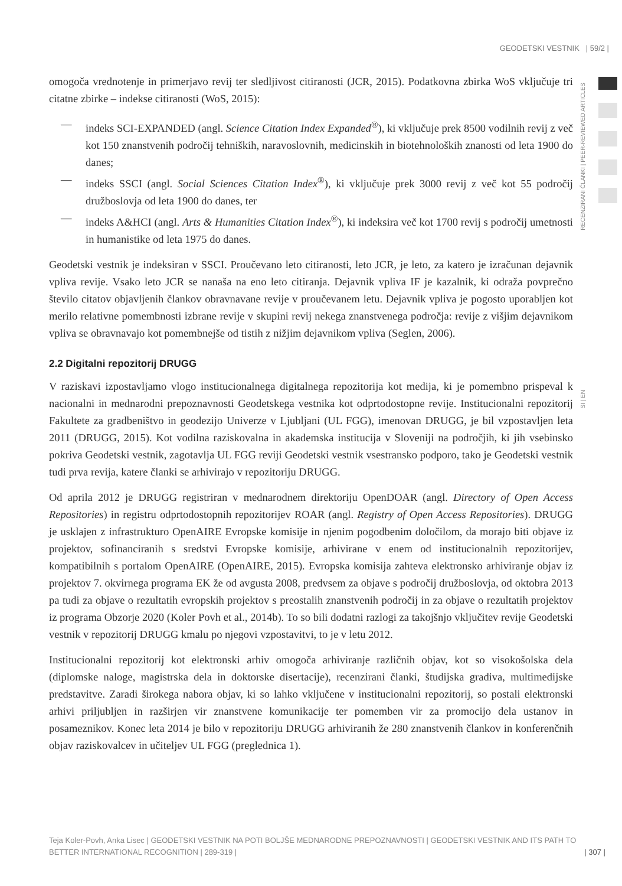GEODETSKI VESTNIK | 59/2 |
RECENZIRANI ČLANKI | PEER-REVIEWED ARTICLES
SI | EN
omogoča vrednotenje in primerjavo revij ter sledljivost citiranosti (JCR, 2015). Podatkovna zbirka WoS vključuje tri citatne zbirke – indekse citiranosti (WoS, 2015):
— indeks SCI-EXPANDED (angl. Science Citation Index Expanded<sup>®</sup>), ki vključuje prek 8500 vodilnih revij z več kot 150 znanstvenih področij tehniških, naravoslovnih, medicinskih in biotehnoloških znanosti od leta 1900 do danes;
— indeks SSCI (angl. Social Sciences Citation Index<sup>®</sup>), ki vključuje prek 3000 revij z več kot 55 področij družboslovja od leta 1900 do danes, ter
— indeks A&HCI (angl. Arts & Humanities Citation Index<sup>®</sup>), ki indeksira več kot 1700 revij s področij umetnosti in humanistike od leta 1975 do danes.
Geodetski vestnik je indeksiran v SSCI. Proučevano leto citiranosti, leto JCR, je leto, za katero je izračunan dejavnik vpliva revije. Vsako leto JCR se nanaša na eno leto citiranja. Dejavnik vpliva IF je kazalnik, ki odraža povprečno število citatov objavljenih člankov obravnavane revije v proučevanem letu. Dejavnik vpliva je pogosto uporabljen kot merilo relativne pomembnosti izbrane revije v skupini revij nekega znanstvenega področja: revije z višjim dejavnikom vpliva se obravnavajo kot pomembnejše od tistih z nižjim dejavnikom vpliva (Seglen, 2006).
2.2 Digitalni repozitorij DRUGG
V raziskavi izpostavljamo vlogo institucionalnega digitalnega repozitorija kot medija, ki je pomembno prispeval k nacionalni in mednarodni prepoznavnosti Geodetskega vestnika kot odprtodostopne revije. Institucionalni repozitorij Fakultete za gradbeništvo in geodezijo Univerze v Ljubljani (UL FGG), imenovan DRUGG, je bil vzpostavljen leta 2011 (DRUGG, 2015). Kot vodilna raziskovalna in akademska institucija v Sloveniji na področjih, ki jih vsebinsko pokriva Geodetski vestnik, zagotavlja UL FGG reviji Geodetski vestnik vsestransko podporo, tako je Geodetski vestnik tudi prva revija, katere članki se arhivirajo v repozitoriju DRUGG.
Od aprila 2012 je DRUGG registriran v mednarodnem direktoriju OpenDOAR (angl. Directory of Open Access Repositories) in registru odprtodostopnih repozitorijev ROAR (angl. Registry of Open Access Repositories). DRUGG je usklajen z infrastrukturo OpenAIRE Evropske komisije in njenim pogodbenim določilom, da morajo biti objave iz projektov, sofinanciranih s sredstvi Evropske komisije, arhivirane v enem od institucionalnih repozitorijev, kompatibilnih s portalom OpenAIRE (OpenAIRE, 2015). Evropska komisija zahteva elektronsko arhiviranje objav iz projektov 7. okvirnega programa EK že od avgusta 2008, predvsem za objave s področij družboslovja, od oktobra 2013 pa tudi za objave o rezultatih evropskih projektov s preostalih znanstvenih področij in za objave o rezultatih projektov iz programa Obzorje 2020 (Koler Povh et al., 2014b). To so bili dodatni razlogi za takojšnjo vključitev revije Geodetski vestnik v repozitorij DRUGG kmalu po njegovi vzpostavitvi, to je v letu 2012.
Institucionalni repozitorij kot elektronski arhiv omogoča arhiviranje različnih objav, kot so visokošolska dela (diplomske naloge, magistrska dela in doktorske disertacije), recenzirani članki, študijska gradiva, multimedijske predstavitve. Zaradi širokega nabora objav, ki so lahko vključene v institucionalni repozitorij, so postali elektronski arhivi priljubljen in razširjen vir znanstvene komunikacije ter pomemben vir za promocijo dela ustanov in posameznikov. Konec leta 2014 je bilo v repozitoriju DRUGG arhiviranih že 280 znanstvenih člankov in konferenčnih objav raziskovalcev in učiteljev UL FGG (preglednica 1).
Teja Koler-Povh, Anka Lisec | GEODETSKI VESTNIK NA POTI BOLJŠE MEDNARODNE PREPOZNAVNOSTI | GEODETSKI VESTNIK AND ITS PATH TO BETTER INTERNATIONAL RECOGNITION | 289-319 |
| 307 |